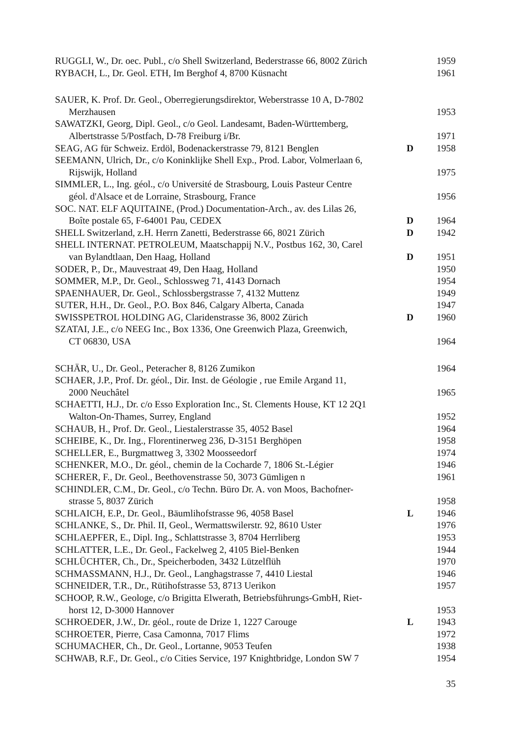RUGGLI, W., Dr. oec. Publ., c/o Shell Switzerland, Bederstrasse 66, 8002 Zürich
1959
RYBACH, L., Dr. Geol. ETH, Im Berghof 4, 8700 Küsnacht 1961
SAUER, K. Prof. Dr. Geol., Oberregierungsdirektor, Weberstrasse 10 A, D-7802
Merzhausen
1953
SAWATZKI, Georg, Dipl. Geol., c/o Geol. Landesamt, Baden-Württemberg,
Albertstrasse 5/Postfach, D-78 Freiburg i/Br.
1971
SEAG, AG für Schweiz. Erdöl, Bodenackerstrasse 79, 8121 Benglen
D 1958
SEEMANN, Ulrich, Dr., c/o Koninklijke Shell Exp., Prod. Labor, Volmerlaan 6,
Rijswijk, Holland
1975
SIMMLER, L., Ing. géol., c/o Université de Strasbourg, Louis Pasteur Centre
géol. d'Alsace et de Lorraine, Strasbourg, France
1956
SOC. NAT. ELF AQUITAINE, (Prod.) Documentation-Arch., av. des Lilas 26,
Boîte postale 65, F-64001 Pau, CEDEX
D 1964
SHELL Switzerland, z.H. Herrn Zanetti, Bederstrasse 66, 8021 Zürich
D 1942
SHELL INTERNAT. PETROLEUM, Maatschappij N.V., Postbus 162, 30, Carel
van Bylandtlaan, Den Haag, Holland
D 1951
SODER, P., Dr., Mauvestraat 49, Den Haag, Holland 1950
SOMMER, M.P., Dr. Geol., Schlossweg 71, 4143 Dornach 1954
SPAENHAUER, Dr. Geol., Schlossbergstrasse 7, 4132 Muttenz 1949
SUTER, H.H., Dr. Geol., P.O. Box 846, Calgary Alberta, Canada 1947
SWISSPETROL HOLDING AG, Claridenstrasse 36, 8002 Zürich D 1960
SZATAI, J.E., c/o NEEG Inc., Box 1336, One Greenwich Plaza, Greenwich,
CT 06830, USA
1964
SCHÄR, U., Dr. Geol., Peteracher 8, 8126 Zumikon 1964
SCHAER, J.P., Prof. Dr. géol., Dir. Inst. de Géologie , rue Emile Argand 11,
2000 Neuchâtel
1965
SCHAETTI, H.J., Dr. c/o Esso Exploration Inc., St. Clements House, KT 12 2Q1
Walton-On-Thames, Surrey, England
1952
SCHAUB, H., Prof. Dr. Geol., Liestalerstrasse 35, 4052 Basel 1964
SCHEIBE, K., Dr. Ing., Florentinerweg 236, D-3151 Berghöpen 1958
SCHELLER, E., Burgmattweg 3, 3302 Moosseedorf 1974
SCHENKER, M.O., Dr. géol., chemin de la Cocharde 7, 1806 St.-Légier
1946
SCHERER, F., Dr. Geol., Beethovenstrasse 50, 3073 Gümligen n 1961
SCHINDLER, C.M., Dr. Geol., c/o Techn. Büro Dr. A. von Moos, Bachofner-
strasse 5, 8037 Zürich
1958
SCHLAICH, E.P., Dr. Geol., Bäumlihofstrasse 96, 4058 Basel L 1946
SCHLANKE, S., Dr. Phil. II, Geol., Wermattswilerstr. 92, 8610 Uster
1976
SCHLAEPFER, E., Dipl. Ing., Schlattstrasse 3, 8704 Herrliberg 1953
SCHLATTER, L.E., Dr. Geol., Fackelweg 2, 4105 Biel-Benken 1944
SCHLÜCHTER, Ch., Dr., Speicherboden, 3432 Lützelflüh 1970
SCHMASSMANN, H.J., Dr. Geol., Langhagstrasse 7, 4410 Liestal 1946
SCHNEIDER, T.R., Dr., Rütihofstrasse 53, 8713 Uerikon 1957
SCHOOP, R.W., Geologe, c/o Brigitta Elwerath, Betriebsführungs-GmbH, Riet-
horst 12, D-3000 Hannover
1953
SCHROEDER, J.W., Dr. géol., route de Drize 1, 1227 Carouge L 1943
SCHROETER, Pierre, Casa Camonna, 7017 Flims 1972
SCHUMACHER, Ch., Dr. Geol., Lortanne, 9053 Teufen 1938
SCHWAB, R.F., Dr. Geol., c/o Cities Service, 197 Knightbridge, London SW 7
1954
35